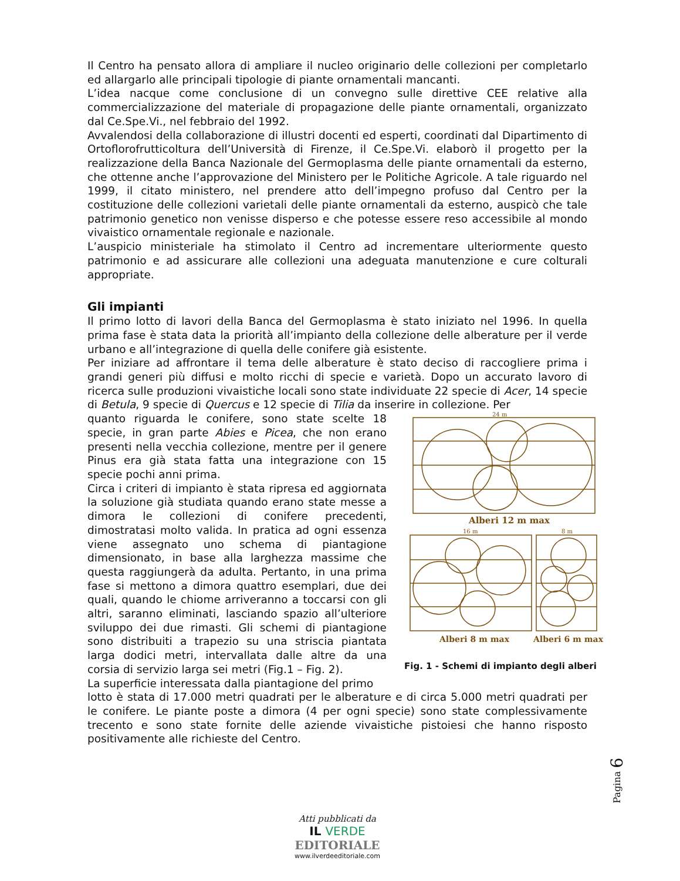Il Centro ha pensato allora di ampliare il nucleo originario delle collezioni per completarlo ed allargarlo alle principali tipologie di piante ornamentali mancanti.
L’idea nacque come conclusione di un convegno sulle direttive CEE relative alla commercializzazione del materiale di propagazione delle piante ornamentali, organizzato dal Ce.Spe.Vi., nel febbraio del 1992.
Avvalendosi della collaborazione di illustri docenti ed esperti, coordinati dal Dipartimento di Ortoflorofrutticoltura dell’Università di Firenze, il Ce.Spe.Vi. elaborò il progetto per la realizzazione della Banca Nazionale del Germoplasma delle piante ornamentali da esterno, che ottenne anche l’approvazione del Ministero per le Politiche Agricole. A tale riguardo nel 1999, il citato ministero, nel prendere atto dell’impegno profuso dal Centro per la costituzione delle collezioni varietali delle piante ornamentali da esterno, auspicò che tale patrimonio genetico non venisse disperso e che potesse essere reso accessibile al mondo vivaistico ornamentale regionale e nazionale.
L’auspicio ministeriale ha stimolato il Centro ad incrementare ulteriormente questo patrimonio e ad assicurare alle collezioni una adeguata manutenzione e cure colturali appropriate.
Gli impianti
Il primo lotto di lavori della Banca del Germoplasma è stato iniziato nel 1996. In quella prima fase è stata data la priorità all’impianto della collezione delle alberature per il verde urbano e all’integrazione di quella delle conifere già esistente.
Per iniziare ad affrontare il tema delle alberature è stato deciso di raccogliere prima i grandi generi più diffusi e molto ricchi di specie e varietà. Dopo un accurato lavoro di ricerca sulle produzioni vivaistiche locali sono state individuate 22 specie di Acer, 14 specie di Betula, 9 specie di Quercus e 12 specie di Tilia da inserire in collezione. Per
quanto riguarda le conifere, sono state scelte 18 specie, in gran parte Abies e Picea, che non erano presenti nella vecchia collezione, mentre per il genere Pinus era già stata fatta una integrazione con 15 specie pochi anni prima.
Circa i criteri di impianto è stata ripresa ed aggiornata la soluzione già studiata quando erano state messe a dimora le collezioni di conifere precedenti, dimostratasi molto valida. In pratica ad ogni essenza viene assegnato uno schema di piantagione dimensionato, in base alla larghezza massime che questa raggiungerà da adulta. Pertanto, in una prima fase si mettono a dimora quattro esemplari, due dei quali, quando le chiome arriveranno a toccarsi con gli altri, saranno eliminati, lasciando spazio all’ulteriore sviluppo dei due rimasti. Gli schemi di piantagione sono distribuiti a trapezio su una striscia piantata larga dodici metri, intervallata dalle altre da una corsia di servizio larga sei metri (Fig.1 – Fig. 2).
La superficie interessata dalla piantagione del primo
24 m
Alberi 12 m max
16 m
8 m
Alberi 8 m max
Alberi 6 m max
Fig. 1 - Schemi di impianto degli alberi
lotto è stata di 17.000 metri quadrati per le alberature e di circa 5.000 metri quadrati per le conifere. Le piante poste a dimora (4 per ogni specie) sono state complessivamente trecento e sono state fornite delle aziende vivaistiche pistoiesi che hanno risposto positivamente alle richieste del Centro.
Pagina 6
Atti pubblicati da
IL VERDE
EDITORIALE
www.ilverdeeditoriale.com